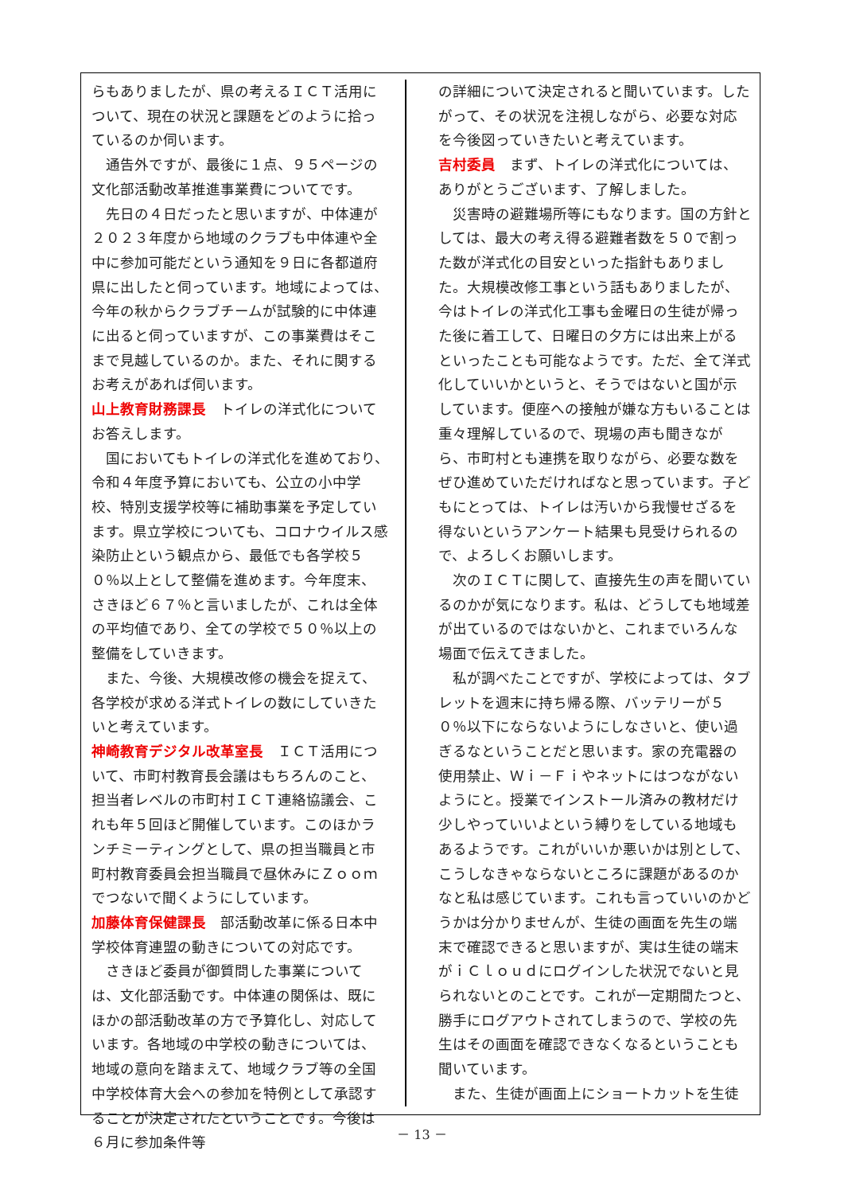らもありましたが、県の考えるＩＣＴ活用について、現在の状況と課題をどのように拾っているのか伺います。
通告外ですが、最後に１点、９５ページの文化部活動改革推進事業費についてです。
先日の４日だったと思いますが、中体連が２０２３年度から地域のクラブも中体連や全中に参加可能だという通知を９日に各都道府県に出したと伺っています。地域によっては、今年の秋からクラブチームが試験的に中体連に出ると伺っていますが、この事業費はそこまで見越しているのか。また、それに関するお考えがあれば伺います。
山上教育財務課長　トイレの洋式化についてお答えします。
国においてもトイレの洋式化を進めており、令和４年度予算においても、公立の小中学校、特別支援学校等に補助事業を予定しています。県立学校についても、コロナウイルス感染防止という観点から、最低でも各学校５０％以上として整備を進めます。今年度末、さきほど６７％と言いましたが、これは全体の平均値であり、全ての学校で５０％以上の整備をしていきます。
また、今後、大規模改修の機会を捉えて、各学校が求める洋式トイレの数にしていきたいと考えています。
神崎教育デジタル改革室長　ＩＣＴ活用について、市町村教育長会議はもちろんのこと、担当者レベルの市町村ＩＣＴ連絡協議会、これも年５回ほど開催しています。このほかランチミーティングとして、県の担当職員と市町村教育委員会担当職員で昼休みにＺｏｏｍでつないで聞くようにしています。
加藤体育保健課長　部活動改革に係る日本中学校体育連盟の動きについての対応です。
さきほど委員が御質問した事業については、文化部活動です。中体連の関係は、既にほかの部活動改革の方で予算化し、対応しています。各地域の中学校の動きについては、地域の意向を踏まえて、地域クラブ等の全国中学校体育大会への参加を特例として承認することが決定されたということです。今後は６月に参加条件等
の詳細について決定されると聞いています。したがって、その状況を注視しながら、必要な対応を今後図っていきたいと考えています。
吉村委員　まず、トイレの洋式化については、ありがとうございます、了解しました。
災害時の避難場所等にもなります。国の方針としては、最大の考え得る避難者数を５０で割った数が洋式化の目安といった指針もありました。大規模改修工事という話もありましたが、今はトイレの洋式化工事も金曜日の生徒が帰った後に着工して、日曜日の夕方には出来上がるといったことも可能なようです。ただ、全て洋式化していいかというと、そうではないと国が示しています。便座への接触が嫌な方もいることは重々理解しているので、現場の声も聞きながら、市町村とも連携を取りながら、必要な数をぜひ進めていただければなと思っています。子どもにとっては、トイレは汚いから我慢せざるを得ないというアンケート結果も見受けられるので、よろしくお願いします。
次のＩＣＴに関して、直接先生の声を聞いているのかが気になります。私は、どうしても地域差が出ているのではないかと、これまでいろんな場面で伝えてきました。
私が調べたことですが、学校によっては、タブレットを週末に持ち帰る際、バッテリーが５０％以下にならないようにしなさいと、使い過ぎるなということだと思います。家の充電器の使用禁止、Ｗｉ－Ｆｉやネットにはつながないようにと。授業でインストール済みの教材だけ少しやっていいよという縛りをしている地域もあるようです。これがいいか悪いかは別として、こうしなきゃならないところに課題があるのかなと私は感じています。これも言っていいのかどうかは分かりませんが、生徒の画面を先生の端末で確認できると思いますが、実は生徒の端末がｉＣｌｏｕｄにログインした状況でないと見られないとのことです。これが一定期間たつと、勝手にログアウトされてしまうので、学校の先生はその画面を確認できなくなるということも聞いています。
また、生徒が画面上にショートカットを生徒
－ 13 －